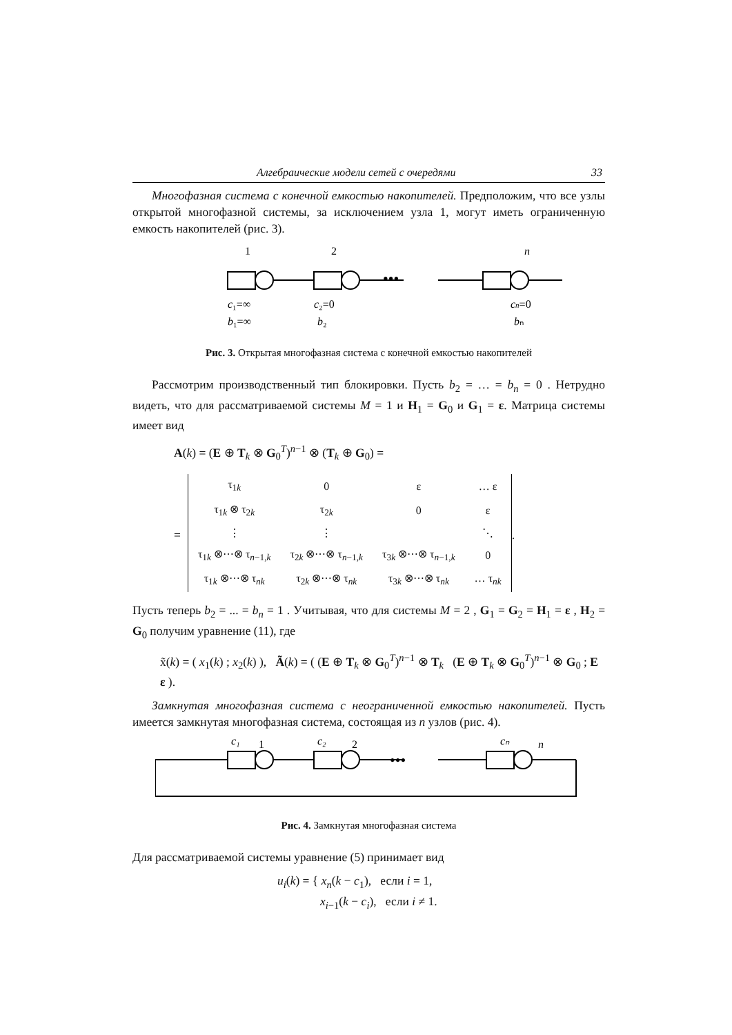Алгебраические модели сетей с очередями 33
Многофазная система с конечной емкостью накопителей. Предположим, что все узлы открытой многофазной системы, за исключением узла 1, могут иметь ограниченную емкость накопителей (рис. 3).
1
2
n
c₁=∞
b₁=∞
c₂=0
b₂
cn=0
bₙ
•••
Рис. 3. Открытая многофазная система с конечной емкостью накопителей
Рассмотрим производственный тип блокировки. Пусть b<sub>2</sub> = … = b<sub>n</sub> = 0 . Нетрудно видеть, что для рассматриваемой системы M = 1 и H<sub>1</sub> = G<sub>0</sub> и G<sub>1</sub> = ε. Матрица системы имеет вид
A(k) = (E ⊕ T<sub>k</sub> ⊗ G<sub>0</sub><sup>T</sup>)<sup>n−1</sup> ⊗ (T<sub>k</sub> ⊕ G<sub>0</sub>) =
=
| τ<sub>1k</sub> | 0 | ε | … ε |
| τ<sub>1k</sub> ⊗ τ<sub>2k</sub> | τ<sub>2k</sub> | 0 | ε |
| ⋮ | ⋮ | | ⋱ |
| τ<sub>1k</sub> ⊗⋯⊗ τ<sub>n−1,k</sub> | τ<sub>2k</sub> ⊗⋯⊗ τ<sub>n−1,k</sub> | τ<sub>3k</sub> ⊗⋯⊗ τ<sub>n−1,k</sub> | 0 |
| τ<sub>1k</sub> ⊗⋯⊗ τ<sub>nk</sub> | τ<sub>2k</sub> ⊗⋯⊗ τ<sub>nk</sub> | τ<sub>3k</sub> ⊗⋯⊗ τ<sub>nk</sub> | … τ<sub>nk</sub> |
.
Пусть теперь b<sub>2</sub> = ... = b<sub>n</sub> = 1 . Учитывая, что для системы M = 2 , G<sub>1</sub> = G<sub>2</sub> = H<sub>1</sub> = ε , H<sub>2</sub> = G<sub>0</sub> получим уравнение (11), где
x̃(k) = ( x<sub>1</sub>(k) ; x<sub>2</sub>(k) ), Ã(k) = ( (E ⊕ T<sub>k</sub> ⊗ G<sub>0</sub><sup>T</sup>)<sup>n−1</sup> ⊗ T<sub>k</sub> (E ⊕ T<sub>k</sub> ⊗ G<sub>0</sub><sup>T</sup>)<sup>n−1</sup> ⊗ G<sub>0</sub> ; E ε ).
Замкнутая многофазная система с неограниченной емкостью накопителей. Пусть имеется замкнутая многофазная система, состоящая из n узлов (рис. 4).
c₁
1
c₂
2
cₙ
n
•••
Рис. 4. Замкнутая многофазная система
Для рассматриваемой системы уравнение (5) принимает вид
u<sub>i</sub>(k) = { x<sub>n</sub>(k − c<sub>1</sub>), если i = 1,
x<sub>i−1</sub>(k − c<sub>i</sub>), если i ≠ 1.